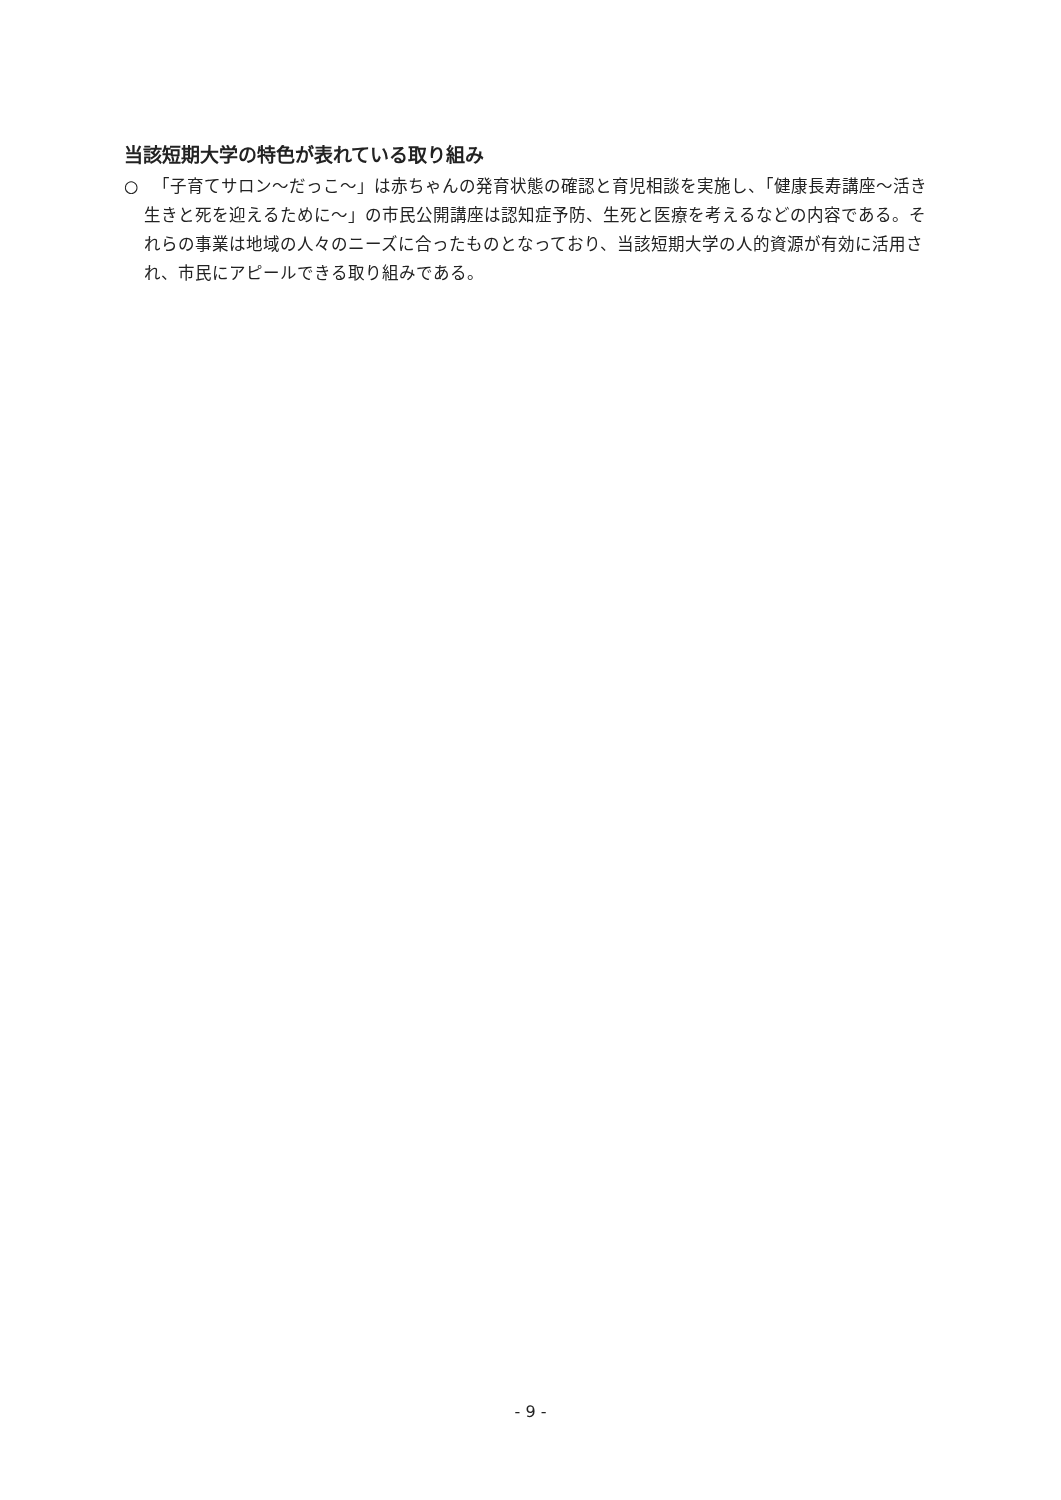当該短期大学の特色が表れている取り組み
○　「子育てサロン～だっこ～」は赤ちゃんの発育状態の確認と育児相談を実施し、「健康長寿講座～活き生きと死を迎えるために～」の市民公開講座は認知症予防、生死と医療を考えるなどの内容である。それらの事業は地域の人々のニーズに合ったものとなっており、当該短期大学の人的資源が有効に活用され、市民にアピールできる取り組みである。
- 9 -